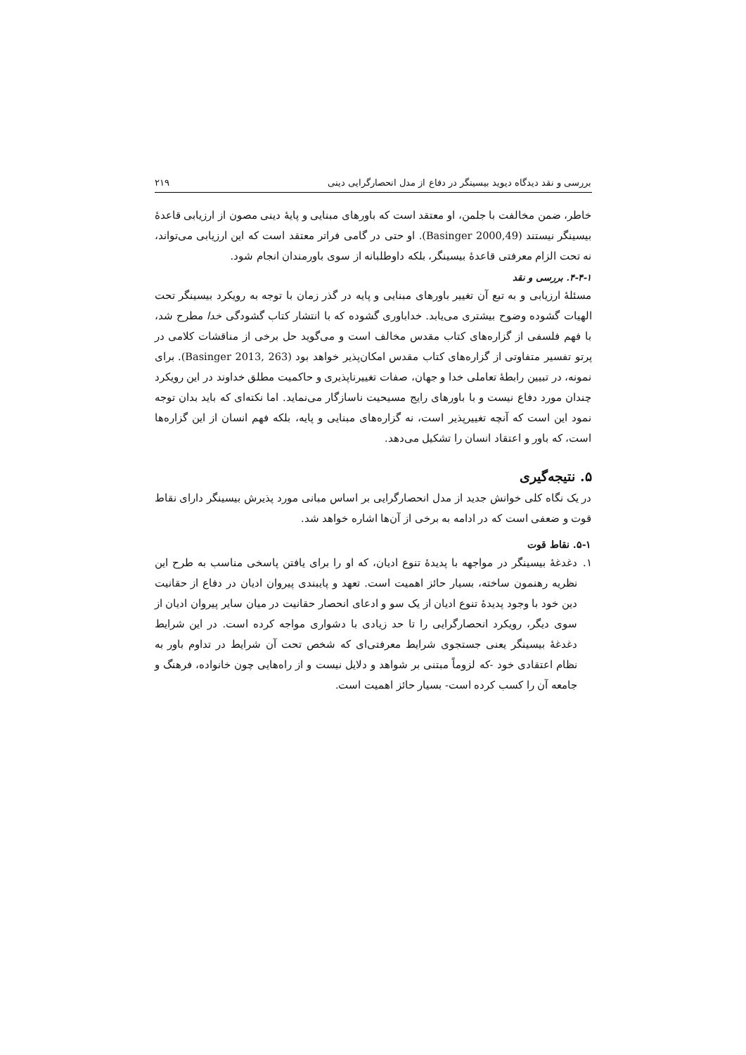بررسی و نقد دیدگاه دیوید بیسینگر در دفاع از مدل انحصارگرایی دینی ۲۱۹
خاطر، ضمن مخالفت با جلمن، او معتقد است که باورهای مبنایی و پایهٔ دینی مصون از ارزیابی قاعدهٔ بیسینگر نیستند (Basinger 2000,49). او حتی در گامی فراتر معتقد است که این ارزیابی می‌تواند، نه تحت الزام معرفتی قاعدهٔ بیسینگر، بلکه داوطلبانه از سوی باورمندان انجام شود.
۴-۴-۱. بررسی و نقد
مسئلهٔ ارزیابی و به تبع آن تغییر باورهای مبنایی و پایه در گذر زمان با توجه به رویکرد بیسینگر تحت الهیات گشوده وضوح بیشتری می‌یابد. خداباوری گشوده که با انتشار کتاب گشودگی خدا مطرح شد، با فهم فلسفی از گزاره‌های کتاب مقدس مخالف است و می‌گوید حل برخی از مناقشات کلامی در پرتو تفسیر متفاوتی از گزاره‌های کتاب مقدس امکان‌پذیر خواهد بود (Basinger 2013, 263). برای نمونه، در تبیین رابطهٔ تعاملی خدا و جهان، صفات تغییرناپذیری و حاکمیت مطلق خداوند در این رویکرد چندان مورد دفاع نیست و با باورهای رایج مسیحیت ناسازگار می‌نماید. اما نکته‌ای که باید بدان توجه نمود این است که آنچه تغییرپذیر است، نه گزاره‌های مبنایی و پایه، بلکه فهم انسان از این گزاره‌ها است، که باور و اعتقاد انسان را تشکیل می‌دهد.
۵. نتیجه‌گیری
در یک نگاه کلی خوانش جدید از مدل انحصارگرایی بر اساس مبانی مورد پذیرش بیسینگر دارای نقاط قوت و ضعفی است که در ادامه به برخی از آن‌ها اشاره خواهد شد.
۵-۱. نقاط قوت
۱. دغدغهٔ بیسینگر در مواجهه با پدیدهٔ تنوع ادیان، که او را برای یافتن پاسخی مناسب به طرح این نظریه رهنمون ساخته، بسیار حائز اهمیت است. تعهد و پایبندی پیروان ادیان در دفاع از حقانیت دین خود با وجود پدیدهٔ تنوع ادیان از یک سو و ادعای انحصار حقانیت در میان سایر پیروان ادیان از سوی دیگر، رویکرد انحصارگرایی را تا حد زیادی با دشواری مواجه کرده است. در این شرایط دغدغهٔ بیسینگر یعنی جستجوی شرایط معرفتی‌ای که شخص تحت آن شرایط در تداوم باور به نظام اعتقادی خود -که لزوماً مبتنی بر شواهد و دلایل نیست و از راه‌هایی چون خانواده، فرهنگ و جامعه آن را کسب کرده است- بسیار حائز اهمیت است.